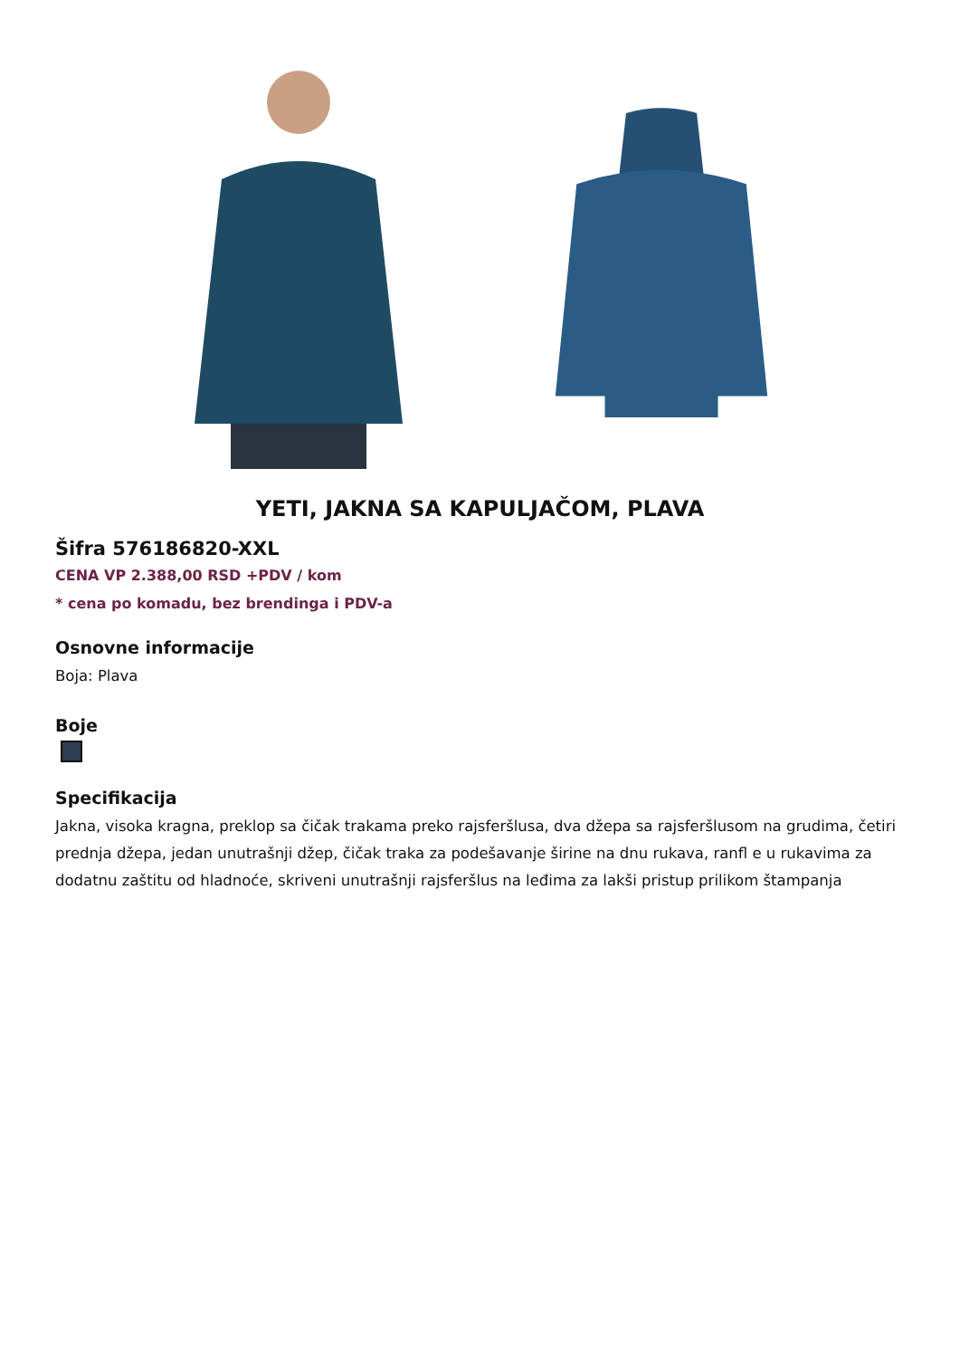YETI, JAKNA SA KAPULJAČOM, PLAVA
Šifra 576186820-XXL
CENA VP 2.388,00 RSD +PDV / kom
* cena po komadu, bez brendinga i PDV-a
Osnovne informacije
Boja: Plava
Boje
Specifikacija
Jakna, visoka kragna, preklop sa čičak trakama preko rajsferšlusa, dva džepa sa rajsferšlusom na grudima, četiri prednja džepa, jedan unutrašnji džep, čičak traka za podešavanje širine na dnu rukava, ranfl e u rukavima za dodatnu zaštitu od hladnoće, skriveni unutrašnji rajsferšlus na leđima za lakši pristup prilikom štampanja